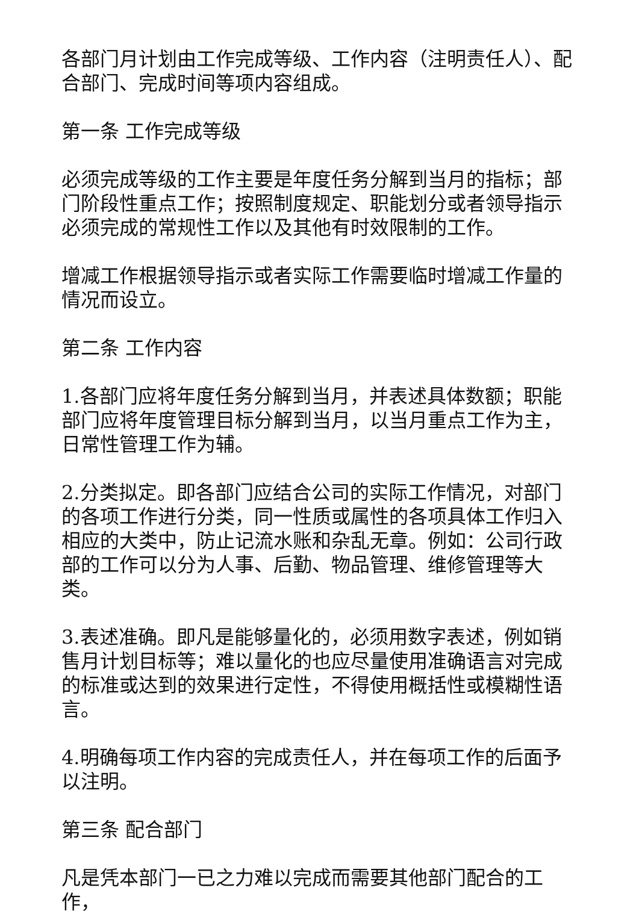各部门月计划由工作完成等级、工作内容（注明责任人）、配合部门、完成时间等项内容组成。
第一条 工作完成等级
必须完成等级的工作主要是年度任务分解到当月的指标；部门阶段性重点工作；按照制度规定、职能划分或者领导指示必须完成的常规性工作以及其他有时效限制的工作。
增减工作根据领导指示或者实际工作需要临时增减工作量的情况而设立。
第二条 工作内容
1.各部门应将年度任务分解到当月，并表述具体数额；职能部门应将年度管理目标分解到当月，以当月重点工作为主，日常性管理工作为辅。
2.分类拟定。即各部门应结合公司的实际工作情况，对部门的各项工作进行分类，同一性质或属性的各项具体工作归入相应的大类中，防止记流水账和杂乱无章。例如：公司行政部的工作可以分为人事、后勤、物品管理、维修管理等大类。
3.表述准确。即凡是能够量化的，必须用数字表述，例如销售月计划目标等；难以量化的也应尽量使用准确语言对完成的标准或达到的效果进行定性，不得使用概括性或模糊性语言。
4.明确每项工作内容的完成责任人，并在每项工作的后面予以注明。
第三条 配合部门
凡是凭本部门一已之力难以完成而需要其他部门配合的工作，